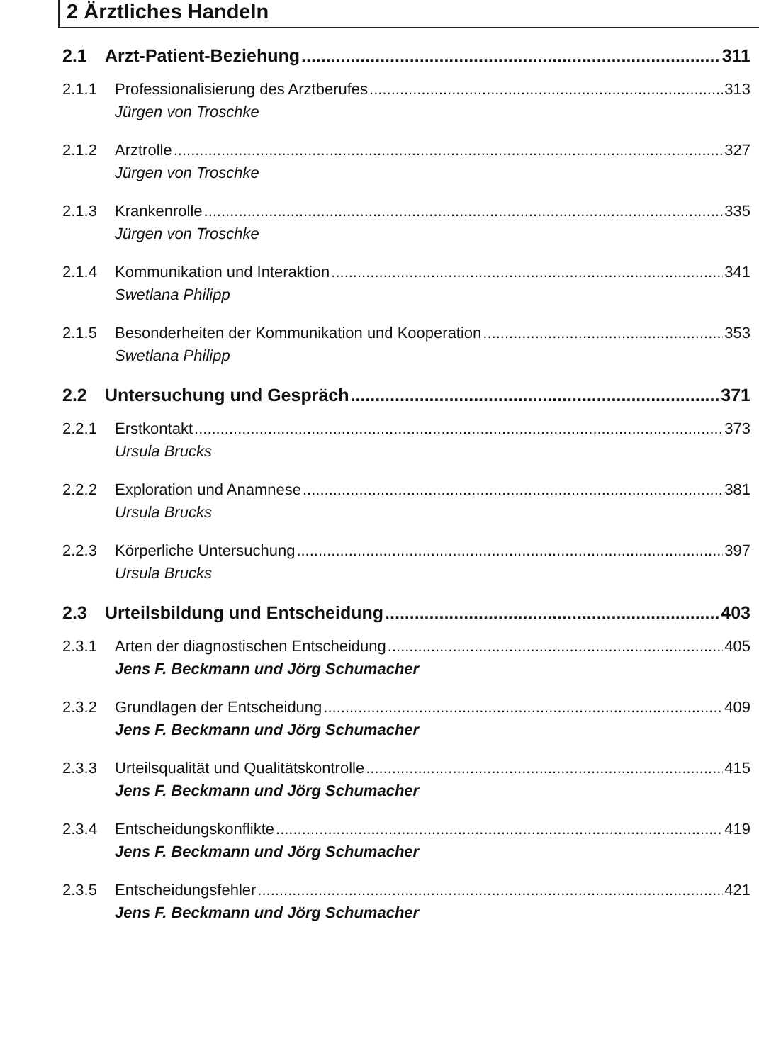2 Ärztliches Handeln
2.1 Arzt-Patient-Beziehung 311
2.1.1 Professionalisierung des Arztberufes 313
Jürgen von Troschke
2.1.2 Arztrolle 327
Jürgen von Troschke
2.1.3 Krankenrolle 335
Jürgen von Troschke
2.1.4 Kommunikation und Interaktion 341
Swetlana Philipp
2.1.5 Besonderheiten der Kommunikation und Kooperation 353
Swetlana Philipp
2.2 Untersuchung und Gespräch 371
2.2.1 Erstkontakt 373
Ursula Brucks
2.2.2 Exploration und Anamnese 381
Ursula Brucks
2.2.3 Körperliche Untersuchung 397
Ursula Brucks
2.3 Urteilsbildung und Entscheidung 403
2.3.1 Arten der diagnostischen Entscheidung 405
Jens F. Beckmann und Jörg Schumacher
2.3.2 Grundlagen der Entscheidung 409
Jens F. Beckmann und Jörg Schumacher
2.3.3 Urteilsqualität und Qualitätskontrolle 415
Jens F. Beckmann und Jörg Schumacher
2.3.4 Entscheidungskonflikte 419
Jens F. Beckmann und Jörg Schumacher
2.3.5 Entscheidungsfehler 421
Jens F. Beckmann und Jörg Schumacher